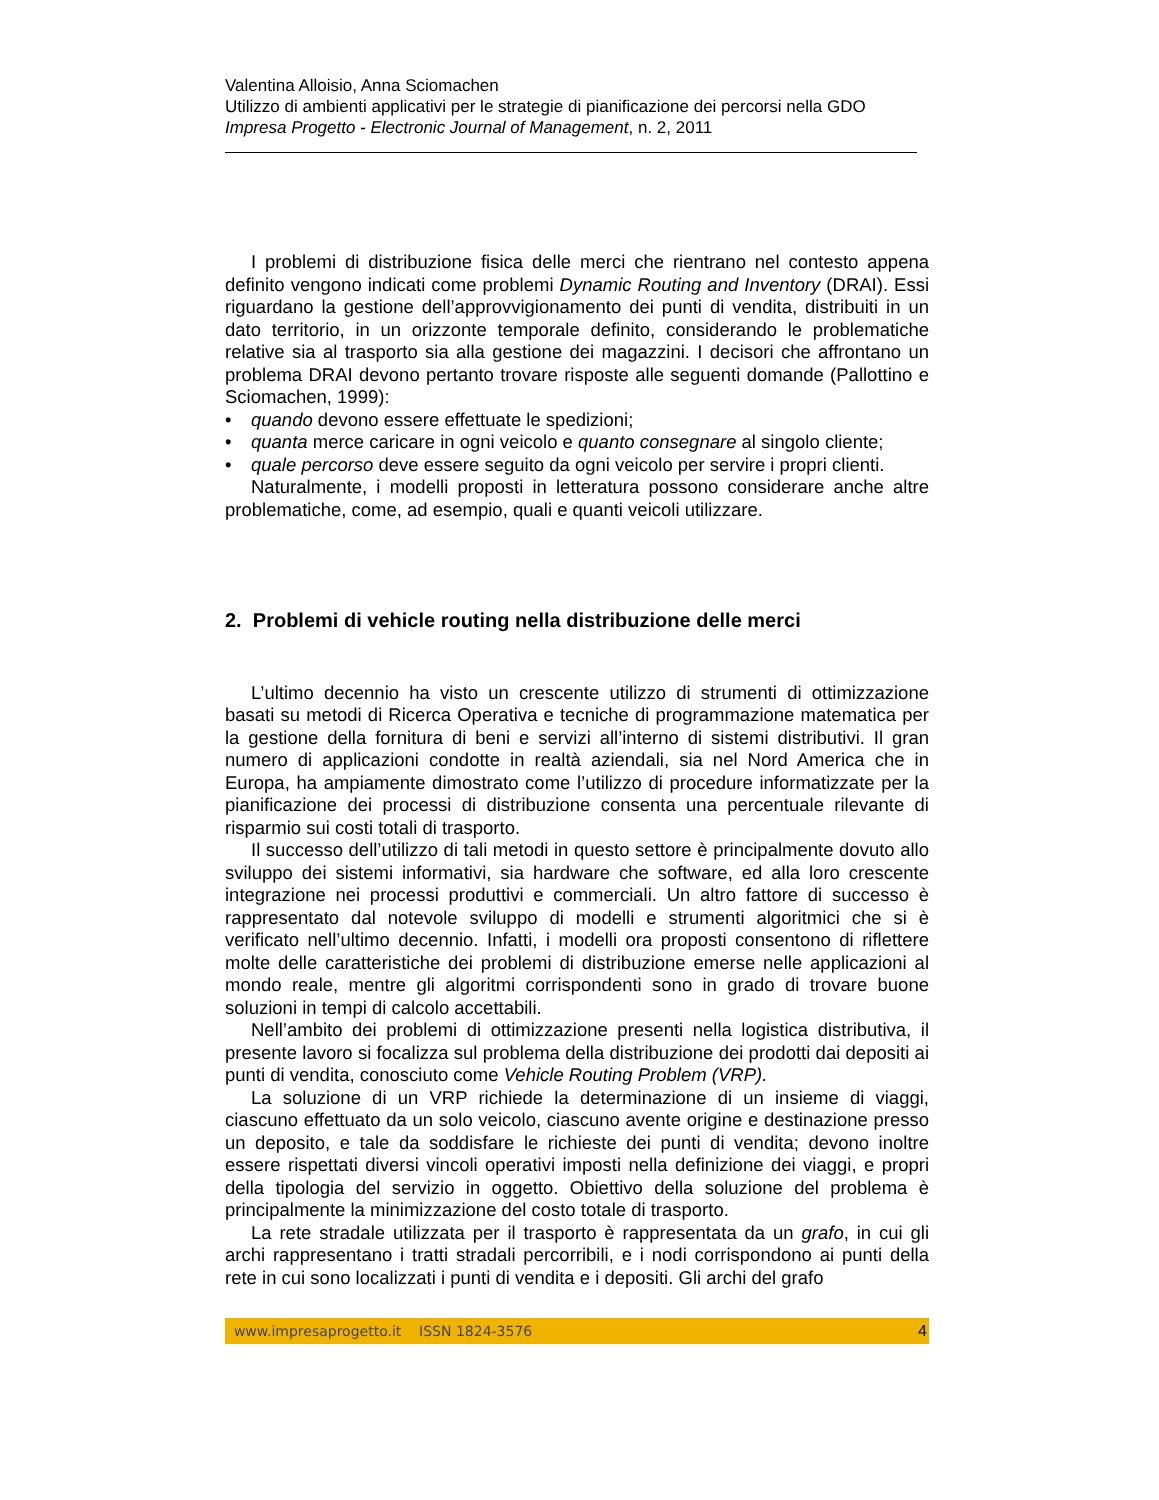Valentina Alloisio, Anna Sciomachen
Utilizzo di ambienti applicativi per le strategie di pianificazione dei percorsi nella GDO
Impresa Progetto - Electronic Journal of Management, n. 2, 2011
I problemi di distribuzione fisica delle merci che rientrano nel contesto appena definito vengono indicati come problemi Dynamic Routing and Inventory (DRAI). Essi riguardano la gestione dell’approvvigionamento dei punti di vendita, distribuiti in un dato territorio, in un orizzonte temporale definito, considerando le problematiche relative sia al trasporto sia alla gestione dei magazzini. I decisori che affrontano un problema DRAI devono pertanto trovare risposte alle seguenti domande (Pallottino e Sciomachen, 1999):
• quando devono essere effettuate le spedizioni;
• quanta merce caricare in ogni veicolo e quanto consegnare al singolo cliente;
• quale percorso deve essere seguito da ogni veicolo per servire i propri clienti.
Naturalmente, i modelli proposti in letteratura possono considerare anche altre problematiche, come, ad esempio, quali e quanti veicoli utilizzare.
2. Problemi di vehicle routing nella distribuzione delle merci
L’ultimo decennio ha visto un crescente utilizzo di strumenti di ottimizzazione basati su metodi di Ricerca Operativa e tecniche di programmazione matematica per la gestione della fornitura di beni e servizi all’interno di sistemi distributivi. Il gran numero di applicazioni condotte in realtà aziendali, sia nel Nord America che in Europa, ha ampiamente dimostrato come l’utilizzo di procedure informatizzate per la pianificazione dei processi di distribuzione consenta una percentuale rilevante di risparmio sui costi totali di trasporto.
Il successo dell’utilizzo di tali metodi in questo settore è principalmente dovuto allo sviluppo dei sistemi informativi, sia hardware che software, ed alla loro crescente integrazione nei processi produttivi e commerciali. Un altro fattore di successo è rappresentato dal notevole sviluppo di modelli e strumenti algoritmici che si è verificato nell’ultimo decennio. Infatti, i modelli ora proposti consentono di riflettere molte delle caratteristiche dei problemi di distribuzione emerse nelle applicazioni al mondo reale, mentre gli algoritmi corrispondenti sono in grado di trovare buone soluzioni in tempi di calcolo accettabili.
Nell’ambito dei problemi di ottimizzazione presenti nella logistica distributiva, il presente lavoro si focalizza sul problema della distribuzione dei prodotti dai depositi ai punti di vendita, conosciuto come Vehicle Routing Problem (VRP).
La soluzione di un VRP richiede la determinazione di un insieme di viaggi, ciascuno effettuato da un solo veicolo, ciascuno avente origine e destinazione presso un deposito, e tale da soddisfare le richieste dei punti di vendita; devono inoltre essere rispettati diversi vincoli operativi imposti nella definizione dei viaggi, e propri della tipologia del servizio in oggetto. Obiettivo della soluzione del problema è principalmente la minimizzazione del costo totale di trasporto.
La rete stradale utilizzata per il trasporto è rappresentata da un grafo, in cui gli archi rappresentano i tratti stradali percorribili, e i nodi corrispondono ai punti della rete in cui sono localizzati i punti di vendita e i depositi. Gli archi del grafo
www.impresaprogetto.it ISSN 1824-3576 4